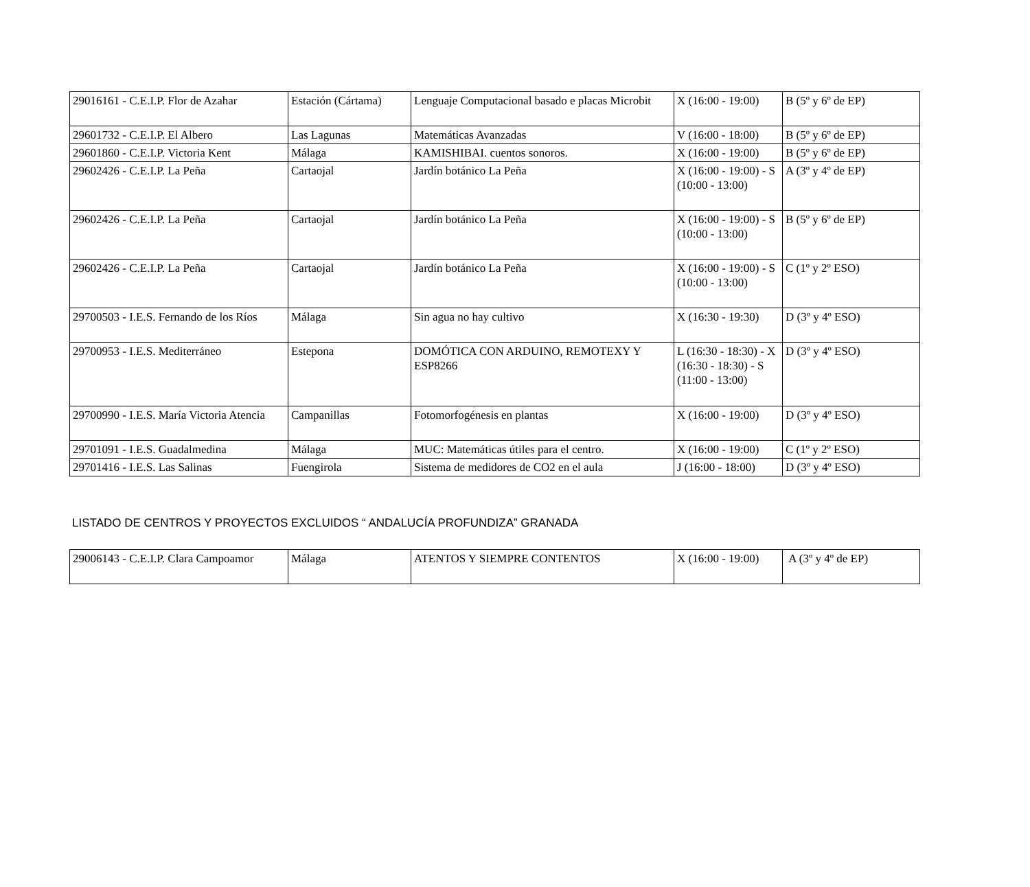| 29016161 - C.E.I.P. Flor de Azahar | Estación (Cártama) | Lenguaje Computacional basado e placas Microbit | X (16:00 - 19:00) | B (5º y 6º de EP) |
| 29601732 - C.E.I.P. El Albero | Las Lagunas | Matemáticas Avanzadas | V (16:00 - 18:00) | B (5º y 6º de EP) |
| 29601860 - C.E.I.P. Victoria Kent | Málaga | KAMISHIBAI. cuentos sonoros. | X (16:00 - 19:00) | B (5º y 6º de EP) |
| 29602426 - C.E.I.P. La Peña | Cartaojal | Jardín botánico La Peña | X (16:00 - 19:00) - S (10:00 - 13:00) | A (3º y 4º de EP) |
| 29602426 - C.E.I.P. La Peña | Cartaojal | Jardín botánico La Peña | X (16:00 - 19:00) - S (10:00 - 13:00) | B (5º y 6º de EP) |
| 29602426 - C.E.I.P. La Peña | Cartaojal | Jardín botánico La Peña | X (16:00 - 19:00) - S (10:00 - 13:00) | C (1º y 2º ESO) |
| 29700503 - I.E.S. Fernando de los Ríos | Málaga | Sin agua no hay cultivo | X (16:30 - 19:30) | D (3º y 4º ESO) |
| 29700953 - I.E.S. Mediterráneo | Estepona | DOMÓTICA CON ARDUINO, REMOTEXY Y ESP8266 | L (16:30 - 18:30) - X (16:30 - 18:30) - S (11:00 - 13:00) | D (3º y 4º ESO) |
| 29700990 - I.E.S. María Victoria Atencia | Campanillas | Fotomorfogénesis en plantas | X (16:00 - 19:00) | D (3º y 4º ESO) |
| 29701091 - I.E.S. Guadalmedina | Málaga | MUC: Matemáticas útiles para el centro. | X (16:00 - 19:00) | C (1º y 2º ESO) |
| 29701416 - I.E.S. Las Salinas | Fuengirola | Sistema de medidores de CO2 en el aula | J (16:00 - 18:00) | D (3º y 4º ESO) |
LISTADO DE CENTROS Y PROYECTOS EXCLUIDOS “ ANDALUCÍA PROFUNDIZA” GRANADA
| 29006143 - C.E.I.P. Clara Campoamor | Málaga | ATENTOS Y SIEMPRE CONTENTOS | X (16:00 - 19:00) | A (3º y 4º de EP) |